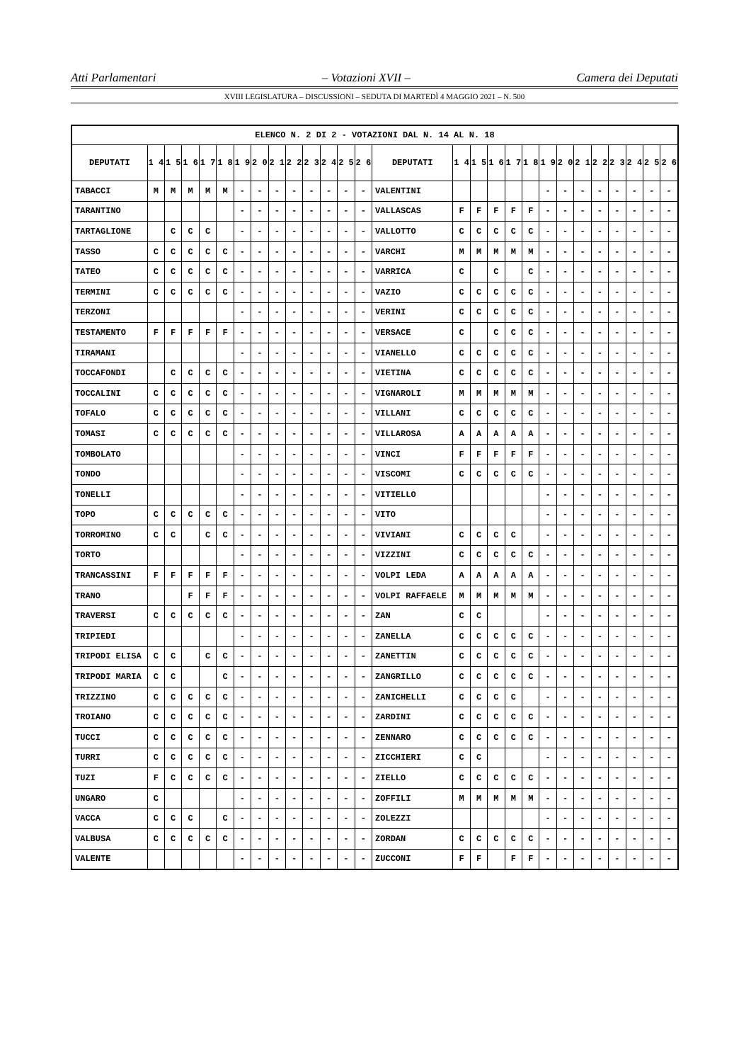Atti Parlamentari – Votazioni XVII – Camera dei Deputati
XVIII LEGISLATURA – DISCUSSIONI – SEDUTA DI MARTEDÌ 4 MAGGIO 2021 – N. 500
| ELENCO N. 2 DI 2 - VOTAZIONI DAL N. 14 AL N. 18 | | | | | | | | | | | | | | | | | | | | | | | | | | | |
| --- | --- | --- | --- | --- | --- | --- | --- | --- | --- | --- | --- | --- | --- | --- | --- | --- | --- | --- | --- | --- | --- | --- | --- | --- | --- | --- | --- |
| DEPUTATI | 1 4 | 1 5 | 1 6 | 1 7 | 1 8 | 1 9 | 2 0 | 2 1 | 2 2 | 2 3 | 2 4 | 2 5 | 2 6 | DEPUTATI | 1 4 | 1 5 | 1 6 | 1 7 | 1 8 | 1 9 | 2 0 | 2 1 | 2 2 | 2 3 | 2 4 | 2 5 | 2 6 |
| TABACCI | M | M | M | M | M | - | - | - | - | - | - | - | - | VALENTINI | | | | | | - | - | - | - | - | - | - | - |
| TARANTINO | | | | | | - | - | - | - | - | - | - | - | VALLASCAS | F | F | F | F | F | - | - | - | - | - | - | - | - |
| TARTAGLIONE | | C | C | C | | - | - | - | - | - | - | - | - | VALLOTTO | C | C | C | C | C | - | - | - | - | - | - | - | - |
| TASSO | C | C | C | C | C | - | - | - | - | - | - | - | - | VARCHI | M | M | M | M | M | - | - | - | - | - | - | - | - |
| TATEO | C | C | C | C | C | - | - | - | - | - | - | - | - | VARRICA | C | | C | | C | - | - | - | - | - | - | - | - |
| TERMINI | C | C | C | C | C | - | - | - | - | - | - | - | - | VAZIO | C | C | C | C | C | - | - | - | - | - | - | - | - |
| TERZONI | | | | | | - | - | - | - | - | - | - | - | VERINI | C | C | C | C | C | - | - | - | - | - | - | - | - |
| TESTAMENTO | F | F | F | F | F | - | - | - | - | - | - | - | - | VERSACE | C | | C | C | C | - | - | - | - | - | - | - | - |
| TIRAMANI | | | | | | - | - | - | - | - | - | - | - | VIANELLO | C | C | C | C | C | - | - | - | - | - | - | - | - |
| TOCCAFONDI | | C | C | C | C | - | - | - | - | - | - | - | - | VIETINA | C | C | C | C | C | - | - | - | - | - | - | - | - |
| TOCCALINI | C | C | C | C | C | - | - | - | - | - | - | - | - | VIGNAROLI | M | M | M | M | M | - | - | - | - | - | - | - | - |
| TOFALO | C | C | C | C | C | - | - | - | - | - | - | - | - | VILLANI | C | C | C | C | C | - | - | - | - | - | - | - | - |
| TOMASI | C | C | C | C | C | - | - | - | - | - | - | - | - | VILLAROSA | A | A | A | A | A | - | - | - | - | - | - | - | - |
| TOMBOLATO | | | | | | - | - | - | - | - | - | - | - | VINCI | F | F | F | F | F | - | - | - | - | - | - | - | - |
| TONDO | | | | | | - | - | - | - | - | - | - | - | VISCOMI | C | C | C | C | C | - | - | - | - | - | - | - | - |
| TONELLI | | | | | | - | - | - | - | - | - | - | - | VITIELLO | | | | | | - | - | - | - | - | - | - | - |
| TOPO | C | C | C | C | C | - | - | - | - | - | - | - | - | VITO | | | | | | - | - | - | - | - | - | - | - |
| TORROMINO | C | C | | C | C | - | - | - | - | - | - | - | - | VIVIANI | C | C | C | C | | - | - | - | - | - | - | - | - |
| TORTO | | | | | | - | - | - | - | - | - | - | - | VIZZINI | C | C | C | C | C | - | - | - | - | - | - | - | - |
| TRANCASSINI | F | F | F | F | F | - | - | - | - | - | - | - | - | VOLPI LEDA | A | A | A | A | A | - | - | - | - | - | - | - | - |
| TRANO | | | F | F | F | - | - | - | - | - | - | - | - | VOLPI RAFFAELE | M | M | M | M | M | - | - | - | - | - | - | - | - |
| TRAVERSI | C | C | C | C | C | - | - | - | - | - | - | - | - | ZAN | C | C | | | | - | - | - | - | - | - | - | - |
| TRIPIEDI | | | | | | - | - | - | - | - | - | - | - | ZANELLA | C | C | C | C | C | - | - | - | - | - | - | - | - |
| TRIPODI ELISA | C | C | | C | C | - | - | - | - | - | - | - | - | ZANETTIN | C | C | C | C | C | - | - | - | - | - | - | - | - |
| TRIPODI MARIA | C | C | | | C | - | - | - | - | - | - | - | - | ZANGRILLO | C | C | C | C | C | - | - | - | - | - | - | - | - |
| TRIZZINO | C | C | C | C | C | - | - | - | - | - | - | - | - | ZANICHELLI | C | C | C | C | | - | - | - | - | - | - | - | - |
| TROIANO | C | C | C | C | C | - | - | - | - | - | - | - | - | ZARDINI | C | C | C | C | C | - | - | - | - | - | - | - | - |
| TUCCI | C | C | C | C | C | - | - | - | - | - | - | - | - | ZENNARO | C | C | C | C | C | - | - | - | - | - | - | - | - |
| TURRI | C | C | C | C | C | - | - | - | - | - | - | - | - | ZICCHIERI | C | C | | | | - | - | - | - | - | - | - | - |
| TUZI | F | C | C | C | C | - | - | - | - | - | - | - | - | ZIELLO | C | C | C | C | C | - | - | - | - | - | - | - | - |
| UNGARO | C | | | | | - | - | - | - | - | - | - | - | ZOFFILI | M | M | M | M | M | - | - | - | - | - | - | - | - |
| VACCA | C | C | C | | C | - | - | - | - | - | - | - | - | ZOLEZZI | | | | | | - | - | - | - | - | - | - | - |
| VALBUSA | C | C | C | C | C | - | - | - | - | - | - | - | - | ZORDAN | C | C | C | C | C | - | - | - | - | - | - | - | - |
| VALENTE | | | | | | - | - | - | - | - | - | - | - | ZUCCONI | F | F | | F | F | - | - | - | - | - | - | - | - |